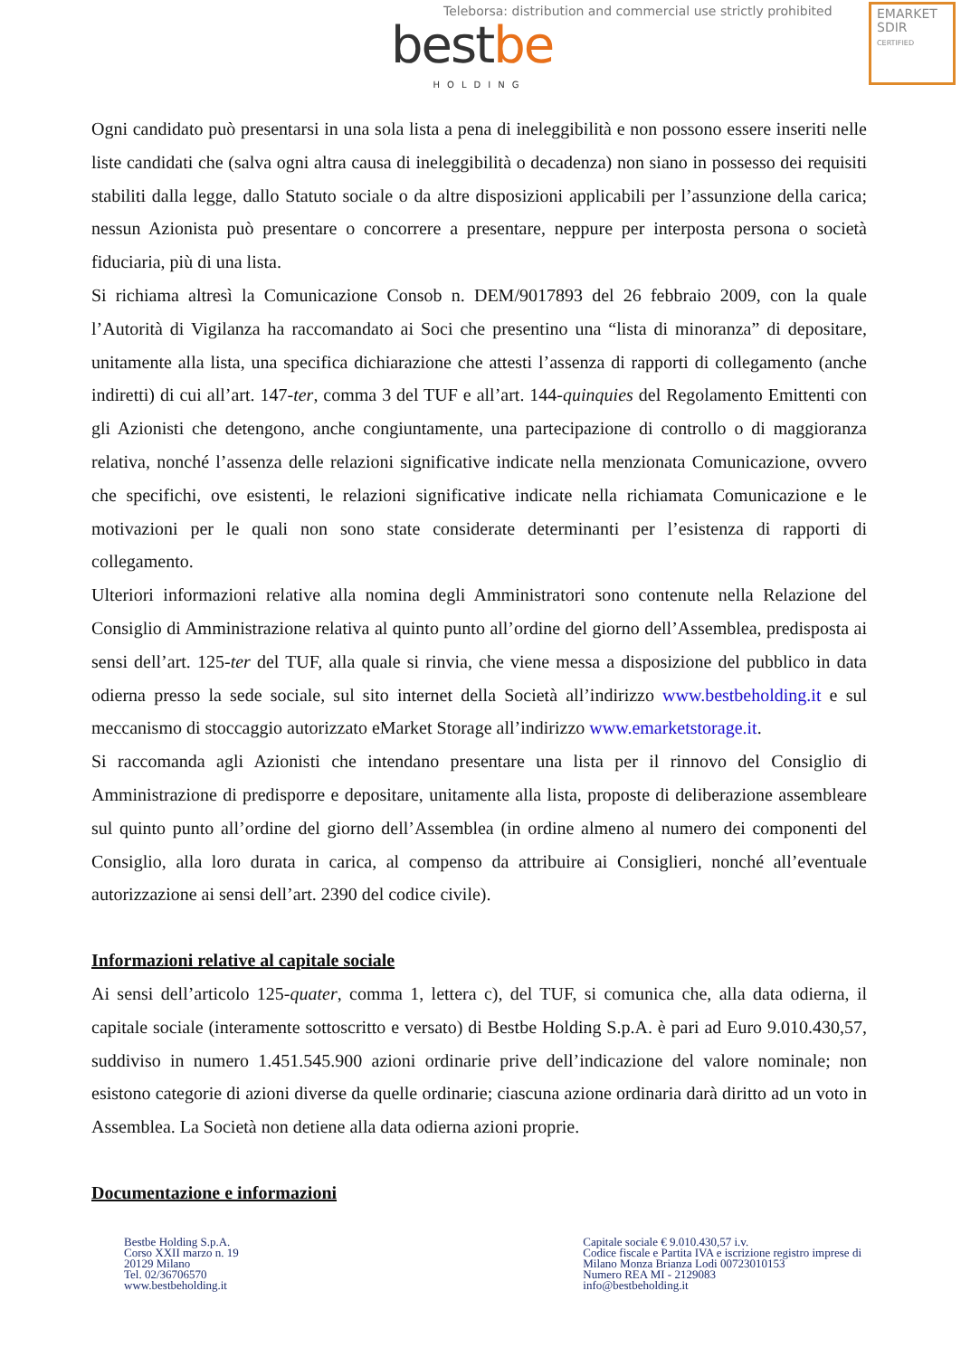Teleborsa: distribution and commercial use strictly prohibited
EMARKET
SDIR
CERTIFIED
bestbe
HOLDING
Ogni candidato può presentarsi in una sola lista a pena di ineleggibilità e non possono essere inseriti nelle liste candidati che (salva ogni altra causa di ineleggibilità o decadenza) non siano in possesso dei requisiti stabiliti dalla legge, dallo Statuto sociale o da altre disposizioni applicabili per l’assunzione della carica; nessun Azionista può presentare o concorrere a presentare, neppure per interposta persona o società fiduciaria, più di una lista.
Si richiama altresì la Comunicazione Consob n. DEM/9017893 del 26 febbraio 2009, con la quale l’Autorità di Vigilanza ha raccomandato ai Soci che presentino una “lista di minoranza” di depositare, unitamente alla lista, una specifica dichiarazione che attesti l’assenza di rapporti di collegamento (anche indiretti) di cui all’art. 147-ter, comma 3 del TUF e all’art. 144-quinquies del Regolamento Emittenti con gli Azionisti che detengono, anche congiuntamente, una partecipazione di controllo o di maggioranza relativa, nonché l’assenza delle relazioni significative indicate nella menzionata Comunicazione, ovvero che specifichi, ove esistenti, le relazioni significative indicate nella richiamata Comunicazione e le motivazioni per le quali non sono state considerate determinanti per l’esistenza di rapporti di collegamento.
Ulteriori informazioni relative alla nomina degli Amministratori sono contenute nella Relazione del Consiglio di Amministrazione relativa al quinto punto all’ordine del giorno dell’Assemblea, predisposta ai sensi dell’art. 125-ter del TUF, alla quale si rinvia, che viene messa a disposizione del pubblico in data odierna presso la sede sociale, sul sito internet della Società all’indirizzo www.bestbeholding.it e sul meccanismo di stoccaggio autorizzato eMarket Storage all’indirizzo www.emarketstorage.it.
Si raccomanda agli Azionisti che intendano presentare una lista per il rinnovo del Consiglio di Amministrazione di predisporre e depositare, unitamente alla lista, proposte di deliberazione assembleare sul quinto punto all’ordine del giorno dell’Assemblea (in ordine almeno al numero dei componenti del Consiglio, alla loro durata in carica, al compenso da attribuire ai Consiglieri, nonché all’eventuale autorizzazione ai sensi dell’art. 2390 del codice civile).
Informazioni relative al capitale sociale
Ai sensi dell’articolo 125-quater, comma 1, lettera c), del TUF, si comunica che, alla data odierna, il capitale sociale (interamente sottoscritto e versato) di Bestbe Holding S.p.A. è pari ad Euro 9.010.430,57, suddiviso in numero 1.451.545.900 azioni ordinarie prive dell’indicazione del valore nominale; non esistono categorie di azioni diverse da quelle ordinarie; ciascuna azione ordinaria darà diritto ad un voto in Assemblea. La Società non detiene alla data odierna azioni proprie.
Documentazione e informazioni
Bestbe Holding S.p.A.
Corso XXII marzo n. 19
20129 Milano
Tel. 02/36706570
www.bestbeholding.it
Capitale sociale € 9.010.430,57 i.v.
Codice fiscale e Partita IVA e iscrizione registro imprese di
Milano Monza Brianza Lodi 00723010153
Numero REA MI - 2129083
info@bestbeholding.it